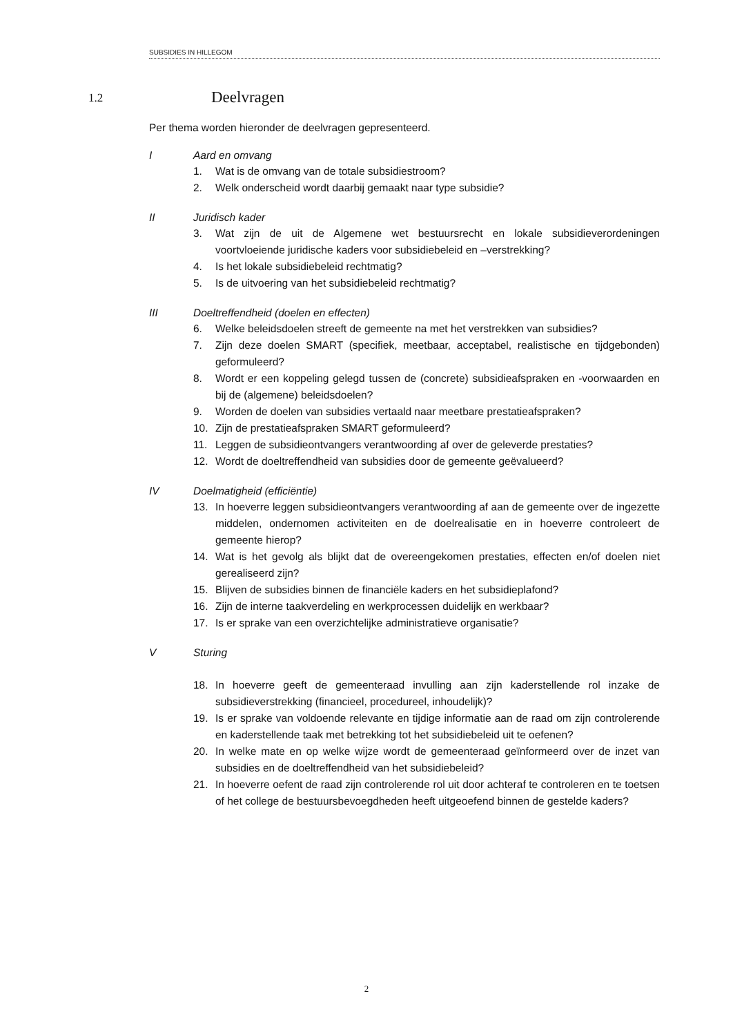SUBSIDIES IN HILLEGOM
1.2 Deelvragen
Per thema worden hieronder de deelvragen gepresenteerd.
I Aard en omvang
1. Wat is de omvang van de totale subsidiestroom?
2. Welk onderscheid wordt daarbij gemaakt naar type subsidie?
II Juridisch kader
3. Wat zijn de uit de Algemene wet bestuursrecht en lokale subsidieverordeningen voortvloeiende juridische kaders voor subsidiebeleid en –verstrekking?
4. Is het lokale subsidiebeleid rechtmatig?
5. Is de uitvoering van het subsidiebeleid rechtmatig?
III Doeltreffendheid (doelen en effecten)
6. Welke beleidsdoelen streeft de gemeente na met het verstrekken van subsidies?
7. Zijn deze doelen SMART (specifiek, meetbaar, acceptabel, realistische en tijdgebonden) geformuleerd?
8. Wordt er een koppeling gelegd tussen de (concrete) subsidieafspraken en -voorwaarden en bij de (algemene) beleidsdoelen?
9. Worden de doelen van subsidies vertaald naar meetbare prestatieafspraken?
10. Zijn de prestatieafspraken SMART geformuleerd?
11. Leggen de subsidieontvangers verantwoording af over de geleverde prestaties?
12. Wordt de doeltreffendheid van subsidies door de gemeente geëvalueerd?
IV Doelmatigheid (efficiëntie)
13. In hoeverre leggen subsidieontvangers verantwoording af aan de gemeente over de ingezette middelen, ondernomen activiteiten en de doelrealisatie en in hoeverre controleert de gemeente hierop?
14. Wat is het gevolg als blijkt dat de overeengekomen prestaties, effecten en/of doelen niet gerealiseerd zijn?
15. Blijven de subsidies binnen de financiële kaders en het subsidieplafond?
16. Zijn de interne taakverdeling en werkprocessen duidelijk en werkbaar?
17. Is er sprake van een overzichtelijke administratieve organisatie?
V Sturing
18. In hoeverre geeft de gemeenteraad invulling aan zijn kaderstellende rol inzake de subsidieverstrekking (financieel, procedureel, inhoudelijk)?
19. Is er sprake van voldoende relevante en tijdige informatie aan de raad om zijn controlerende en kaderstellende taak met betrekking tot het subsidiebeleid uit te oefenen?
20. In welke mate en op welke wijze wordt de gemeenteraad geïnformeerd over de inzet van subsidies en de doeltreffendheid van het subsidiebeleid?
21. In hoeverre oefent de raad zijn controlerende rol uit door achteraf te controleren en te toetsen of het college de bestuursbevoegdheden heeft uitgeoefend binnen de gestelde kaders?
2